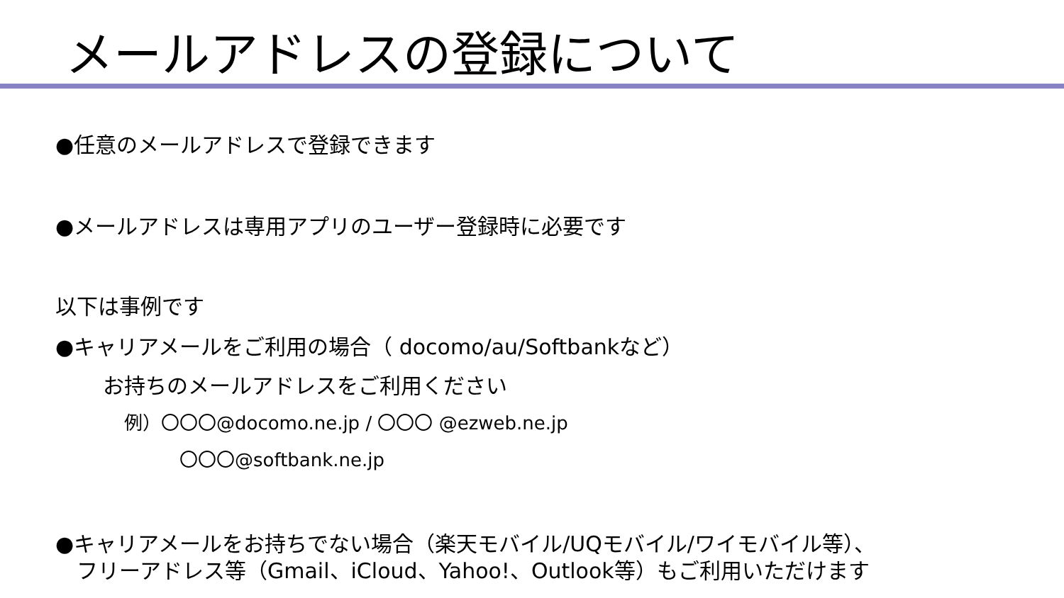メールアドレスの登録について
●任意のメールアドレスで登録できます
●メールアドレスは専用アプリのユーザー登録時に必要です
以下は事例です
●キャリアメールをご利用の場合（ docomo/au/Softbankなど）
お持ちのメールアドレスをご利用ください
例）〇〇〇@docomo.ne.jp / 〇〇〇 @ezweb.ne.jp
〇〇〇@softbank.ne.jp
●キャリアメールをお持ちでない場合（楽天モバイル/UQモバイル/ワイモバイル等）、
　フリーアドレス等（Gmail、iCloud、Yahoo!、Outlook等）もご利用いただけます